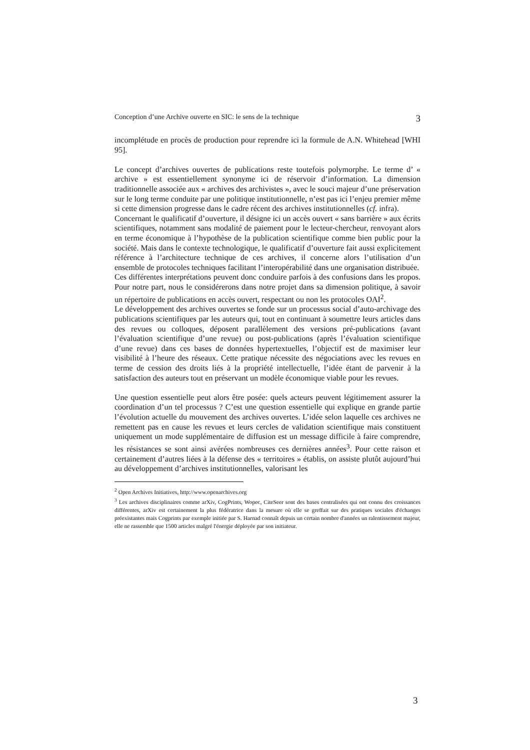Conception d’une Archive ouverte en SIC: le sens de la technique 3
incomplétude en procès de production pour reprendre ici la formule de A.N. Whitehead [WHI 95].
Le concept d’archives ouvertes de publications reste toutefois polymorphe. Le terme d’ « archive » est essentiellement synonyme ici de réservoir d’information. La dimension traditionnelle associée aux « archives des archivistes », avec le souci majeur d’une préservation sur le long terme conduite par une politique institutionnelle, n’est pas ici l’enjeu premier même si cette dimension progresse dans le cadre récent des archives institutionnelles (cf. infra).
Concernant le qualificatif d’ouverture, il désigne ici un accès ouvert « sans barrière » aux écrits scientifiques, notamment sans modalité de paiement pour le lecteur-chercheur, renvoyant alors en terme économique à l’hypothèse de la publication scientifique comme bien public pour la société. Mais dans le contexte technologique, le qualificatif d’ouverture fait aussi explicitement référence à l’architecture technique de ces archives, il concerne alors l’utilisation d’un ensemble de protocoles techniques facilitant l’interopérabilité dans une organisation distribuée.
Ces différentes interprétations peuvent donc conduire parfois à des confusions dans les propos. Pour notre part, nous le considérerons dans notre projet dans sa dimension politique, à savoir un répertoire de publications en accès ouvert, respectant ou non les protocoles OAI<sup>2</sup>.
Le développement des archives ouvertes se fonde sur un processus social d’auto-archivage des publications scientifiques par les auteurs qui, tout en continuant à soumettre leurs articles dans des revues ou colloques, déposent parallèlement des versions pré-publications (avant l’évaluation scientifique d’une revue) ou post-publications (après l’évaluation scientifique d’une revue) dans ces bases de données hypertextuelles, l’objectif est de maximiser leur visibilité à l’heure des réseaux. Cette pratique nécessite des négociations avec les revues en terme de cession des droits liés à la propriété intellectuelle, l’idée étant de parvenir à la satisfaction des auteurs tout en préservant un modèle économique viable pour les revues.
Une question essentielle peut alors être posée: quels acteurs peuvent légitimement assurer la coordination d’un tel processus ? C’est une question essentielle qui explique en grande partie l’évolution actuelle du mouvement des archives ouvertes. L’idée selon laquelle ces archives ne remettent pas en cause les revues et leurs cercles de validation scientifique mais constituent uniquement un mode supplémentaire de diffusion est un message difficile à faire comprendre, les résistances se sont ainsi avérées nombreuses ces dernières années<sup>3</sup>. Pour cette raison et certainement d’autres liées à la défense des « territoires » établis, on assiste plutôt aujourd’hui au développement d’archives institutionnelles, valorisant les
<sup>2</sup> Open Archives Initiatives, http://www.openarchives.org
<sup>3</sup> Les archives disciplinaires comme arXiv, CogPrints, Wopec, CiteSeer sont des bases centralisées qui ont connu des croissances différentes, arXiv est certainement la plus fédératrice dans la mesure où elle se greffait sur des pratiques sociales d'échanges préexistantes mais Cogprints par exemple initiée par S. Harnad connaît depuis un certain nombre d'années un ralentissement majeur, elle ne rassemble que 1500 articles malgré l'énergie déployée par son initiateur.
3